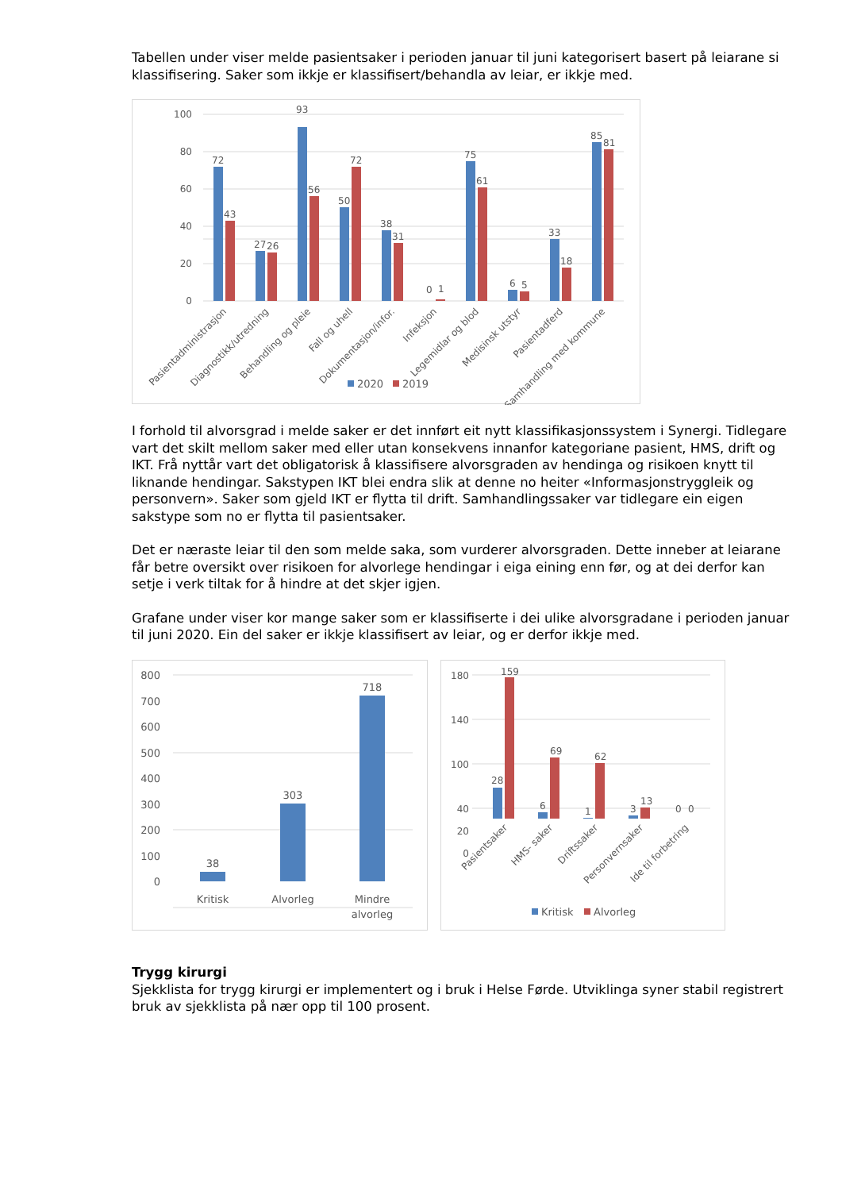Tabellen under viser melde pasientsaker i perioden januar til juni kategorisert basert på leiarane si klassifisering. Saker som ikkje er klassifisert/behandla av leiar, er ikkje med.
100
80
60
40
20
0
72
43
27
26
93
56
50
72
38
31
0
1
75
61
6
5
33
18
85
81
Pasientadministrasjon
Diagnostikk/utredning
Behandling og pleie
Fall og uhell
Dokumentasjon/infor.
Infeksjon
Legemidlar og blod
Medisinsk utstyr
Pasientadferd
Samhandling med kommune
2020
2019
I forhold til alvorsgrad i melde saker er det innført eit nytt klassifikasjonssystem i Synergi. Tidlegare vart det skilt mellom saker med eller utan konsekvens innanfor kategoriane pasient, HMS, drift og IKT. Frå nyttår vart det obligatorisk å klassifisere alvorsgraden av hendinga og risikoen knytt til liknande hendingar. Sakstypen IKT blei endra slik at denne no heiter «Informasjonstryggleik og personvern». Saker som gjeld IKT er flytta til drift. Samhandlingssaker var tidlegare ein eigen sakstype som no er flytta til pasientsaker.
Det er næraste leiar til den som melde saka, som vurderer alvorsgraden. Dette inneber at leiarane får betre oversikt over risikoen for alvorlege hendingar i eiga eining enn før, og at dei derfor kan setje i verk tiltak for å hindre at det skjer igjen.
Grafane under viser kor mange saker som er klassifiserte i dei ulike alvorsgradane i perioden januar til juni 2020. Ein del saker er ikkje klassifisert av leiar, og er derfor ikkje med.
800
700
600
500
400
300
200
100
0
38
303
718
Kritisk
Alvorleg
Mindre
alvorleg
180
140
100
40
20
0
28
159
6
69
1
62
3
13
0
0
Pasientsaker
HMS- saker
Driftssaker
Personvernsaker
Ide til forbetring
Kritisk
Alvorleg
Trygg kirurgi
Sjekklista for trygg kirurgi er implementert og i bruk i Helse Førde. Utviklinga syner stabil registrert bruk av sjekklista på nær opp til 100 prosent.